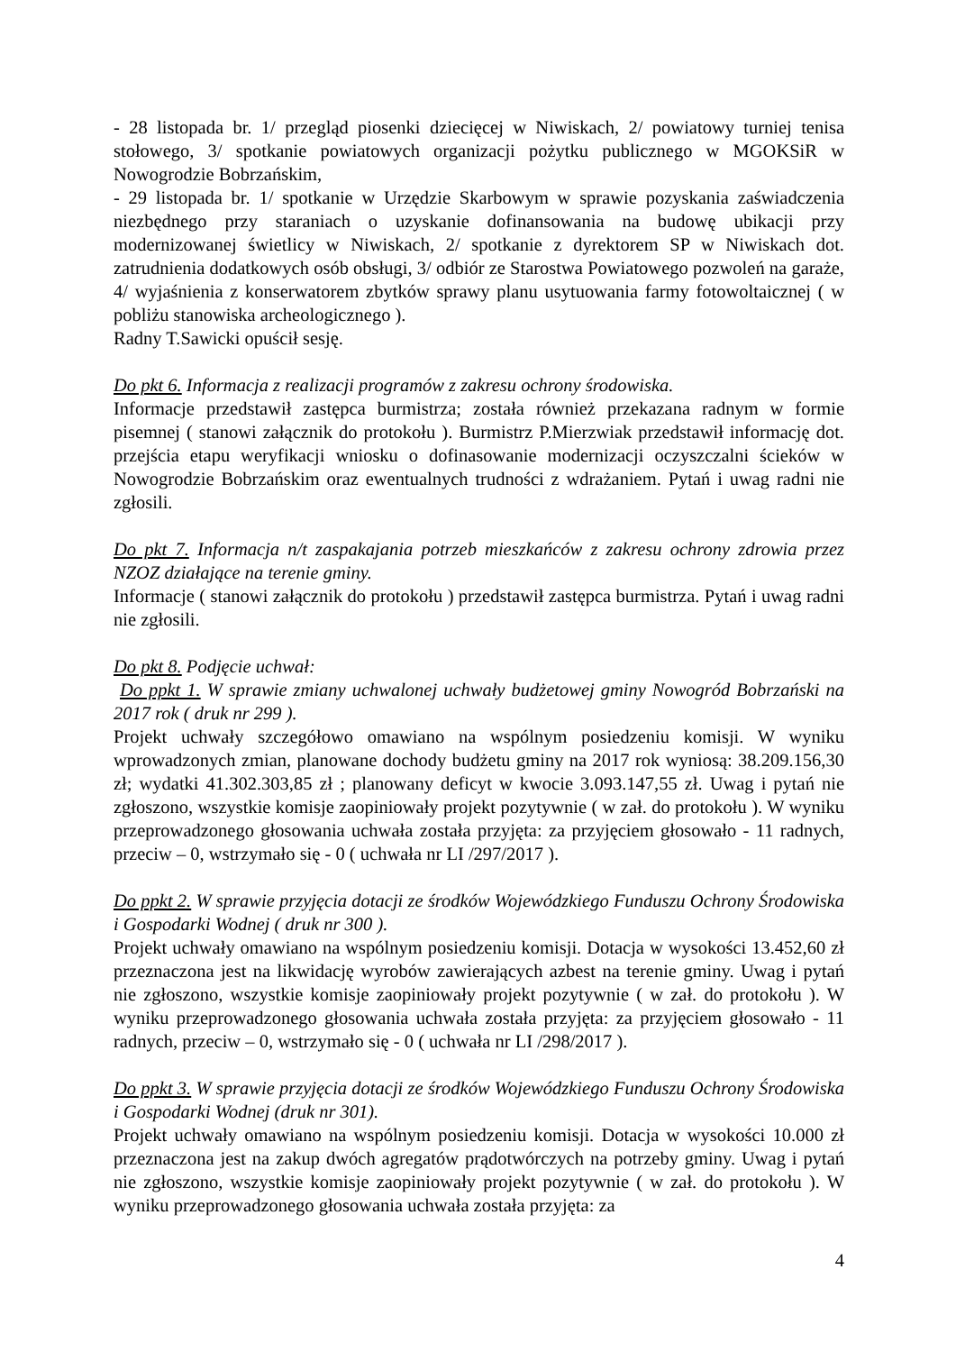- 28 listopada br. 1/ przegląd piosenki dziecięcej w Niwiskach, 2/ powiatowy turniej tenisa stołowego, 3/ spotkanie powiatowych organizacji pożytku publicznego w MGOKSiR w Nowogrodzie Bobrzańskim,
- 29 listopada br. 1/ spotkanie w Urzędzie Skarbowym w sprawie pozyskania zaświadczenia niezbędnego przy staraniach o uzyskanie dofinansowania na budowę ubikacji przy modernizowanej świetlicy w Niwiskach, 2/ spotkanie z dyrektorem SP w Niwiskach dot. zatrudnienia dodatkowych osób obsługi, 3/ odbiór ze Starostwa Powiatowego pozwoleń na garaże, 4/ wyjaśnienia z konserwatorem zbytków sprawy planu usytuowania farmy fotowoltaicznej ( w pobliżu stanowiska archeologicznego ).
Radny T.Sawicki opuścił sesję.
Do pkt 6. Informacja z realizacji programów z zakresu ochrony środowiska.
Informacje przedstawił zastępca burmistrza; została również przekazana radnym w formie pisemnej ( stanowi załącznik do protokołu ). Burmistrz P.Mierzwiak przedstawił informację dot. przejścia etapu weryfikacji wniosku o dofinasowanie modernizacji oczyszczalni ścieków w Nowogrodzie Bobrzańskim oraz ewentualnych trudności z wdrażaniem. Pytań i uwag radni nie zgłosili.
Do pkt 7. Informacja n/t zaspakajania potrzeb mieszkańców z zakresu ochrony zdrowia przez NZOZ działające na terenie gminy.
Informacje ( stanowi załącznik do protokołu ) przedstawił zastępca burmistrza. Pytań i uwag radni nie zgłosili.
Do pkt 8. Podjęcie uchwał:
Do ppkt 1. W sprawie zmiany uchwalonej uchwały budżetowej gminy Nowogród Bobrzański na 2017 rok ( druk nr 299 ).
Projekt uchwały szczegółowo omawiano na wspólnym posiedzeniu komisji. W wyniku wprowadzonych zmian, planowane dochody budżetu gminy na 2017 rok wyniosą: 38.209.156,30 zł; wydatki 41.302.303,85 zł ; planowany deficyt w kwocie 3.093.147,55 zł. Uwag i pytań nie zgłoszono, wszystkie komisje zaopiniowały projekt pozytywnie ( w zał. do protokołu ). W wyniku przeprowadzonego głosowania uchwała została przyjęta: za przyjęciem głosowało - 11 radnych, przeciw – 0, wstrzymało się - 0 ( uchwała nr LI /297/2017 ).
Do ppkt 2. W sprawie przyjęcia dotacji ze środków Wojewódzkiego Funduszu Ochrony Środowiska i Gospodarki Wodnej ( druk nr 300 ).
Projekt uchwały omawiano na wspólnym posiedzeniu komisji. Dotacja w wysokości 13.452,60 zł przeznaczona jest na likwidację wyrobów zawierających azbest na terenie gminy. Uwag i pytań nie zgłoszono, wszystkie komisje zaopiniowały projekt pozytywnie ( w zał. do protokołu ). W wyniku przeprowadzonego głosowania uchwała została przyjęta: za przyjęciem głosowało - 11 radnych, przeciw – 0, wstrzymało się - 0 ( uchwała nr LI /298/2017 ).
Do ppkt 3. W sprawie przyjęcia dotacji ze środków Wojewódzkiego Funduszu Ochrony Środowiska i Gospodarki Wodnej (druk nr 301).
Projekt uchwały omawiano na wspólnym posiedzeniu komisji. Dotacja w wysokości 10.000 zł przeznaczona jest na zakup dwóch agregatów prądotwórczych na potrzeby gminy. Uwag i pytań nie zgłoszono, wszystkie komisje zaopiniowały projekt pozytywnie ( w zał. do protokołu ). W wyniku przeprowadzonego głosowania uchwała została przyjęta: za
4